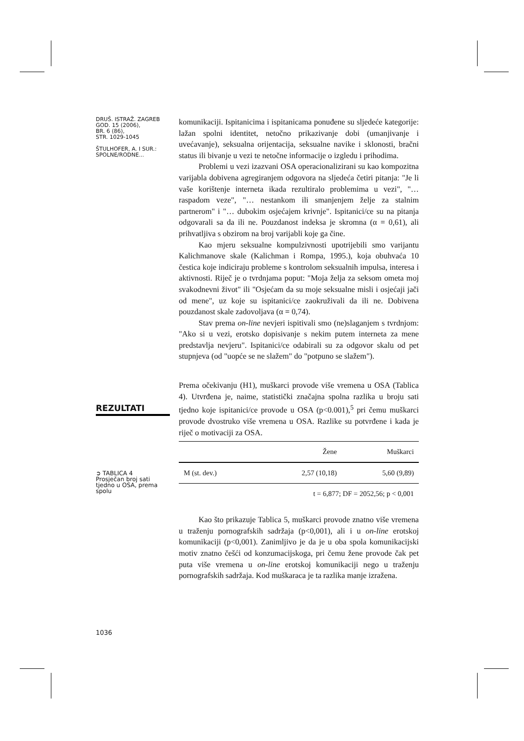DRUŠ. ISTRAŽ. ZAGREB
GOD. 15 (2006),
BR. 6 (86),
STR. 1029-1045
ŠTULHOFER, A. I SUR.:
SPOLNE/RODNE...
REZULTATI
➲ TABLICA 4
Prosječan broj sati tjedno u OSA, prema spolu
1036
komunikaciji. Ispitanicima i ispitanicama ponuđene su sljedeće kategorije: lažan spolni identitet, netočno prikazivanje dobi (umanjivanje i uvećavanje), seksualna orijentacija, seksualne navike i sklonosti, bračni status ili bivanje u vezi te netočne informacije o izgledu i prihodima.
Problemi u vezi izazvani OSA operacionalizirani su kao kompozitna varijabla dobivena agregiranjem odgovora na sljedeća četiri pitanja: "Je li vaše korištenje interneta ikada rezultiralo problemima u vezi", "… raspadom veze", "… nestankom ili smanjenjem želje za stalnim partnerom" i "… dubokim osjećajem krivnje". Ispitanici/ce su na pitanja odgovarali sa da ili ne. Pouzdanost indeksa je skromna (α = 0,61), ali prihvatljiva s obzirom na broj varijabli koje ga čine.
Kao mjeru seksualne kompulzivnosti upotrijebili smo varijantu Kalichmanove skale (Kalichman i Rompa, 1995.), koja obuhvaća 10 čestica koje indiciraju probleme s kontrolom seksualnih impulsa, interesa i aktivnosti. Riječ je o tvrdnjama poput: "Moja želja za seksom ometa moj svakodnevni život" ili "Osjećam da su moje seksualne misli i osjećaji jači od mene", uz koje su ispitanici/ce zaokruživali da ili ne. Dobivena pouzdanost skale zadovoljava (α = 0,74).
Stav prema on-line nevjeri ispitivali smo (ne)slaganjem s tvrdnjom: "Ako si u vezi, erotsko dopisivanje s nekim putem interneta za mene predstavlja nevjeru". Ispitanici/ce odabirali su za odgovor skalu od pet stupnjeva (od "uopće se ne slažem" do "potpuno se slažem").
Prema očekivanju (H1), muškarci provode više vremena u OSA (Tablica 4). Utvrđena je, naime, statistički značajna spolna razlika u broju sati tjedno koje ispitanici/ce provode u OSA (p<0.001),<sup>5</sup> pri čemu muškarci provode dvostruko više vremena u OSA. Razlike su potvrđene i kada je riječ o motivaciji za OSA.
| | Žene | Muškarci |
| --- | --- | --- |
| M (st. dev.) | 2,57 (10,18) | 5,60 (9,89) |
| t = 6,877; DF = 2052,56; p < 0,001 | | |
Kao što prikazuje Tablica 5, muškarci provode znatno više vremena u traženju pornografskih sadržaja (p<0,001), ali i u on-line erotskoj komunikaciji (p<0,001). Zanimljivo je da je u oba spola komunikacijski motiv znatno češći od konzumacijskoga, pri čemu žene provode čak pet puta više vremena u on-line erotskoj komunikaciji nego u traženju pornografskih sadržaja. Kod muškaraca je ta razlika manje izražena.